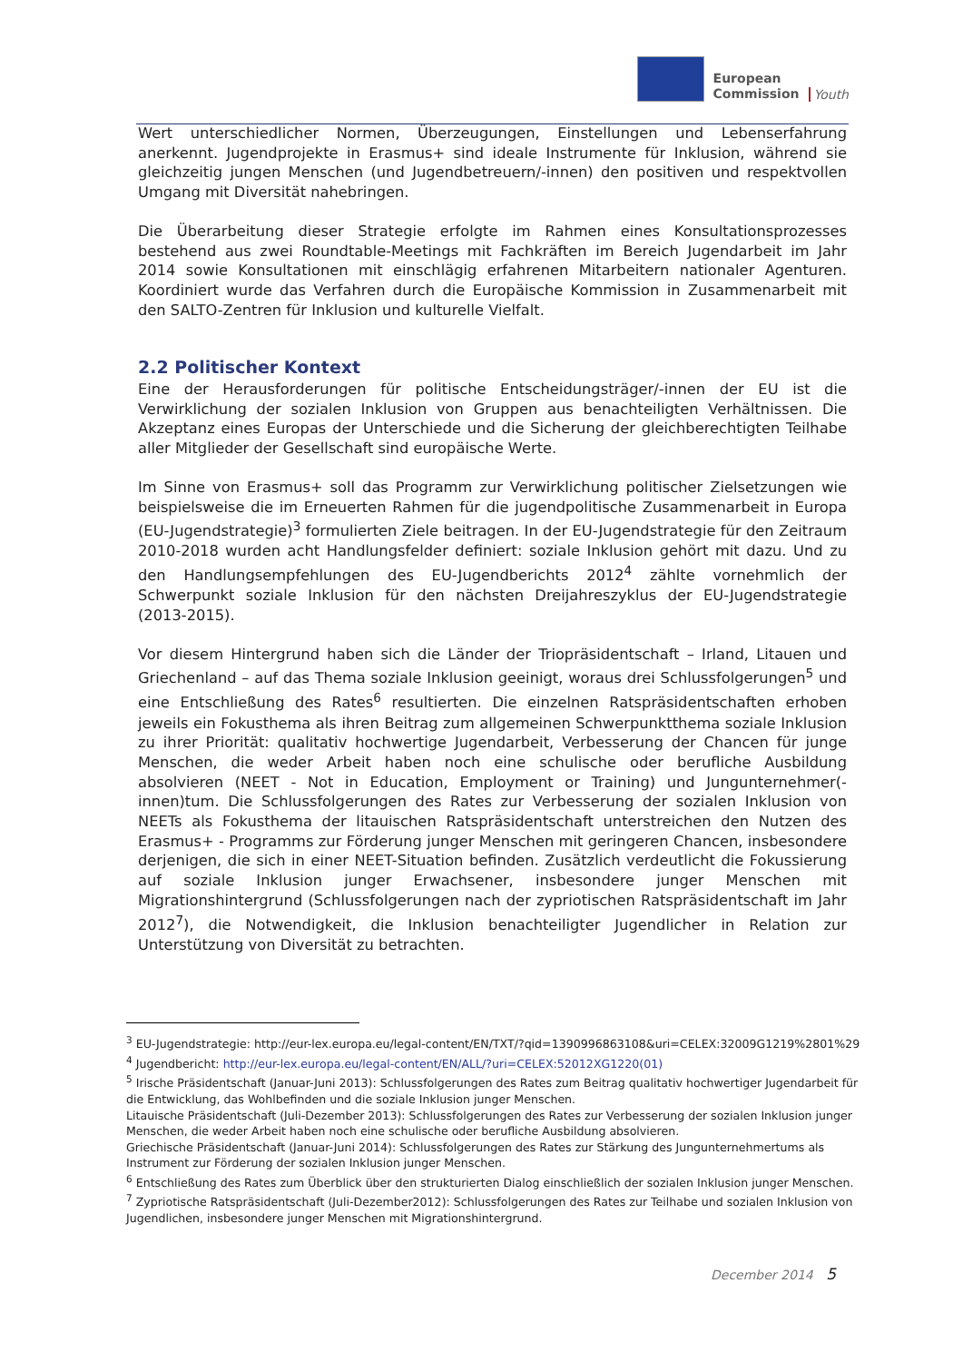European
Commission
Youth
Wert unterschiedlicher Normen, Überzeugungen, Einstellungen und Lebenserfahrung anerkennt. Jugendprojekte in Erasmus+ sind ideale Instrumente für Inklusion, während sie gleichzeitig jungen Menschen (und Jugendbetreuern/-innen) den positiven und respektvollen Umgang mit Diversität nahebringen.
Die Überarbeitung dieser Strategie erfolgte im Rahmen eines Konsultationsprozesses bestehend aus zwei Roundtable-Meetings mit Fachkräften im Bereich Jugendarbeit im Jahr 2014 sowie Konsultationen mit einschlägig erfahrenen Mitarbeitern nationaler Agenturen. Koordiniert wurde das Verfahren durch die Europäische Kommission in Zusammenarbeit mit den SALTO-Zentren für Inklusion und kulturelle Vielfalt.
2.2 Politischer Kontext
Eine der Herausforderungen für politische Entscheidungsträger/-innen der EU ist die Verwirklichung der sozialen Inklusion von Gruppen aus benachteiligten Verhältnissen. Die Akzeptanz eines Europas der Unterschiede und die Sicherung der gleichberechtigten Teilhabe aller Mitglieder der Gesellschaft sind europäische Werte.
Im Sinne von Erasmus+ soll das Programm zur Verwirklichung politischer Zielsetzungen wie beispielsweise die im Erneuerten Rahmen für die jugendpolitische Zusammenarbeit in Europa (EU-Jugendstrategie)<sup>3</sup> formulierten Ziele beitragen. In der EU-Jugendstrategie für den Zeitraum 2010-2018 wurden acht Handlungsfelder definiert: soziale Inklusion gehört mit dazu. Und zu den Handlungsempfehlungen des EU-Jugendberichts 2012<sup>4</sup> zählte vornehmlich der Schwerpunkt soziale Inklusion für den nächsten Dreijahreszyklus der EU-Jugendstrategie (2013-2015).
Vor diesem Hintergrund haben sich die Länder der Triopräsidentschaft – Irland, Litauen und Griechenland – auf das Thema soziale Inklusion geeinigt, woraus drei Schlussfolgerungen<sup>5</sup> und eine Entschließung des Rates<sup>6</sup> resultierten. Die einzelnen Ratspräsidentschaften erhoben jeweils ein Fokusthema als ihren Beitrag zum allgemeinen Schwerpunktthema soziale Inklusion zu ihrer Priorität: qualitativ hochwertige Jugendarbeit, Verbesserung der Chancen für junge Menschen, die weder Arbeit haben noch eine schulische oder berufliche Ausbildung absolvieren (NEET - Not in Education, Employment or Training) und Jungunternehmer(-innen)tum. Die Schlussfolgerungen des Rates zur Verbesserung der sozialen Inklusion von NEETs als Fokusthema der litauischen Ratspräsidentschaft unterstreichen den Nutzen des Erasmus+ - Programms zur Förderung junger Menschen mit geringeren Chancen, insbesondere derjenigen, die sich in einer NEET-Situation befinden. Zusätzlich verdeutlicht die Fokussierung auf soziale Inklusion junger Erwachsener, insbesondere junger Menschen mit Migrationshintergrund (Schlussfolgerungen nach der zypriotischen Ratspräsidentschaft im Jahr 2012<sup>7</sup>), die Notwendigkeit, die Inklusion benachteiligter Jugendlicher in Relation zur Unterstützung von Diversität zu betrachten.
<sup>3</sup> EU-Jugendstrategie: http://eur-lex.europa.eu/legal-content/EN/TXT/?qid=1390996863108&uri=CELEX:32009G1219%2801%29
<sup>4</sup> Jugendbericht: http://eur-lex.europa.eu/legal-content/EN/ALL/?uri=CELEX:52012XG1220(01)
<sup>5</sup> Irische Präsidentschaft (Januar-Juni 2013): Schlussfolgerungen des Rates zum Beitrag qualitativ hochwertiger Jugendarbeit für die Entwicklung, das Wohlbefinden und die soziale Inklusion junger Menschen.
Litauische Präsidentschaft (Juli-Dezember 2013): Schlussfolgerungen des Rates zur Verbesserung der sozialen Inklusion junger Menschen, die weder Arbeit haben noch eine schulische oder berufliche Ausbildung absolvieren.
Griechische Präsidentschaft (Januar-Juni 2014): Schlussfolgerungen des Rates zur Stärkung des Jungunternehmertums als Instrument zur Förderung der sozialen Inklusion junger Menschen.
<sup>6</sup> Entschließung des Rates zum Überblick über den strukturierten Dialog einschließlich der sozialen Inklusion junger Menschen.
<sup>7</sup> Zypriotische Ratspräsidentschaft (Juli-Dezember2012): Schlussfolgerungen des Rates zur Teilhabe und sozialen Inklusion von Jugendlichen, insbesondere junger Menschen mit Migrationshintergrund.
December 2014 5